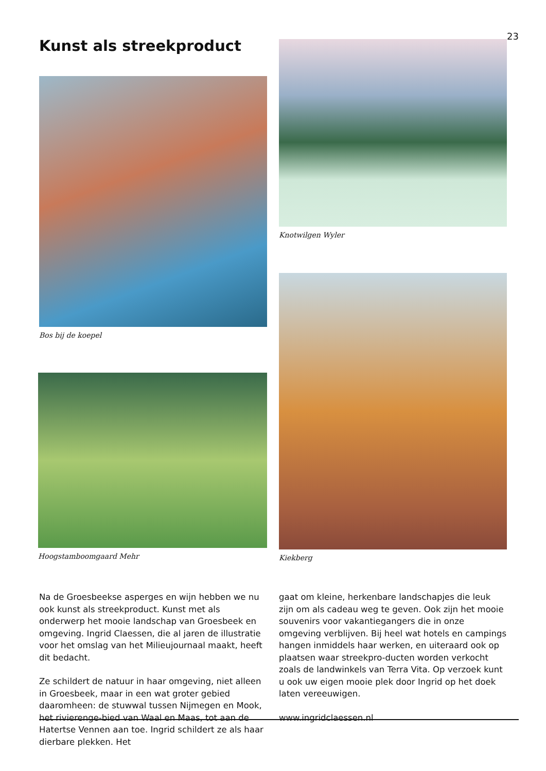Kunst als streekproduct
23
Bos bij de koepel
Knotwilgen Wyler
Hoogstamboomgaard Mehr
Kiekberg
Na de Groesbeekse asperges en wijn hebben we nu ook kunst als streekproduct. Kunst met als onderwerp het mooie landschap van Groesbeek en omgeving. Ingrid Claessen, die al jaren de illustratie voor het omslag van het Milieujournaal maakt, heeft dit bedacht.
Ze schildert de natuur in haar omgeving, niet alleen in Groesbeek, maar in een wat groter gebied daaromheen: de stuwwal tussen Nijmegen en Mook, het rivierenge-bied van Waal en Maas, tot aan de Hatertse Vennen aan toe. Ingrid schildert ze als haar dierbare plekken. Het
gaat om kleine, herkenbare landschapjes die leuk zijn om als cadeau weg te geven. Ook zijn het mooie souvenirs voor vakantiegangers die in onze omgeving verblijven. Bij heel wat hotels en campings hangen inmiddels haar werken, en uiteraard ook op plaatsen waar streekpro-ducten worden verkocht zoals de landwinkels van Terra Vita. Op verzoek kunt u ook uw eigen mooie plek door Ingrid op het doek laten vereeuwigen.
www.ingridclaessen.nl